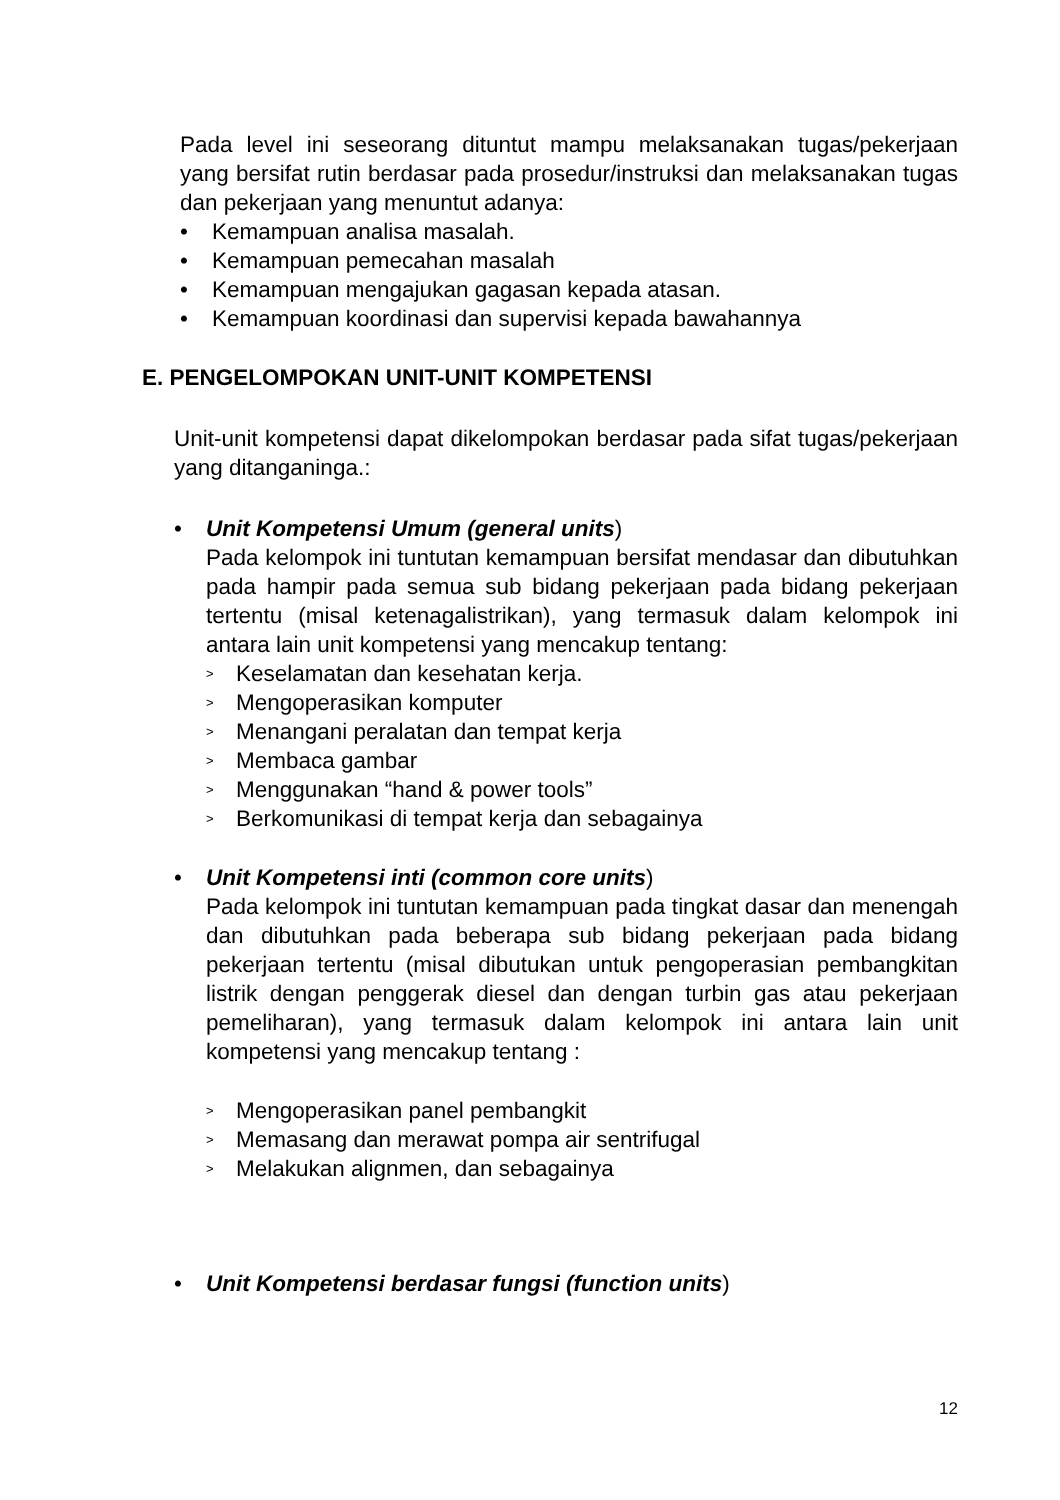Pada level ini seseorang dituntut mampu melaksanakan tugas/pekerjaan yang bersifat rutin berdasar pada prosedur/instruksi dan melaksanakan tugas dan pekerjaan yang menuntut adanya:
• Kemampuan analisa masalah.
• Kemampuan pemecahan masalah
• Kemampuan mengajukan gagasan kepada atasan.
• Kemampuan koordinasi dan supervisi kepada bawahannya
E. PENGELOMPOKAN UNIT-UNIT KOMPETENSI
Unit-unit kompetensi dapat dikelompokan berdasar pada sifat tugas/pekerjaan yang ditanganinga.:
• Unit Kompetensi Umum (general units)
Pada kelompok ini tuntutan kemampuan bersifat mendasar dan dibutuhkan pada hampir pada semua sub bidang pekerjaan pada bidang pekerjaan tertentu (misal ketenagalistrikan), yang termasuk dalam kelompok ini antara lain unit kompetensi yang mencakup tentang:
> Keselamatan dan kesehatan kerja.
> Mengoperasikan komputer
> Menangani peralatan dan tempat kerja
> Membaca gambar
> Menggunakan “hand & power tools”
> Berkomunikasi di tempat kerja dan sebagainya
• Unit Kompetensi inti (common core units)
Pada kelompok ini tuntutan kemampuan pada tingkat dasar dan menengah dan dibutuhkan pada beberapa sub bidang pekerjaan pada bidang pekerjaan tertentu (misal dibutukan untuk pengoperasian pembangkitan listrik dengan penggerak diesel dan dengan turbin gas atau pekerjaan pemeliharan), yang termasuk dalam kelompok ini antara lain unit kompetensi yang mencakup tentang :
> Mengoperasikan panel pembangkit
> Memasang dan merawat pompa air sentrifugal
> Melakukan alignmen, dan sebagainya
• Unit Kompetensi berdasar fungsi (function units)
12